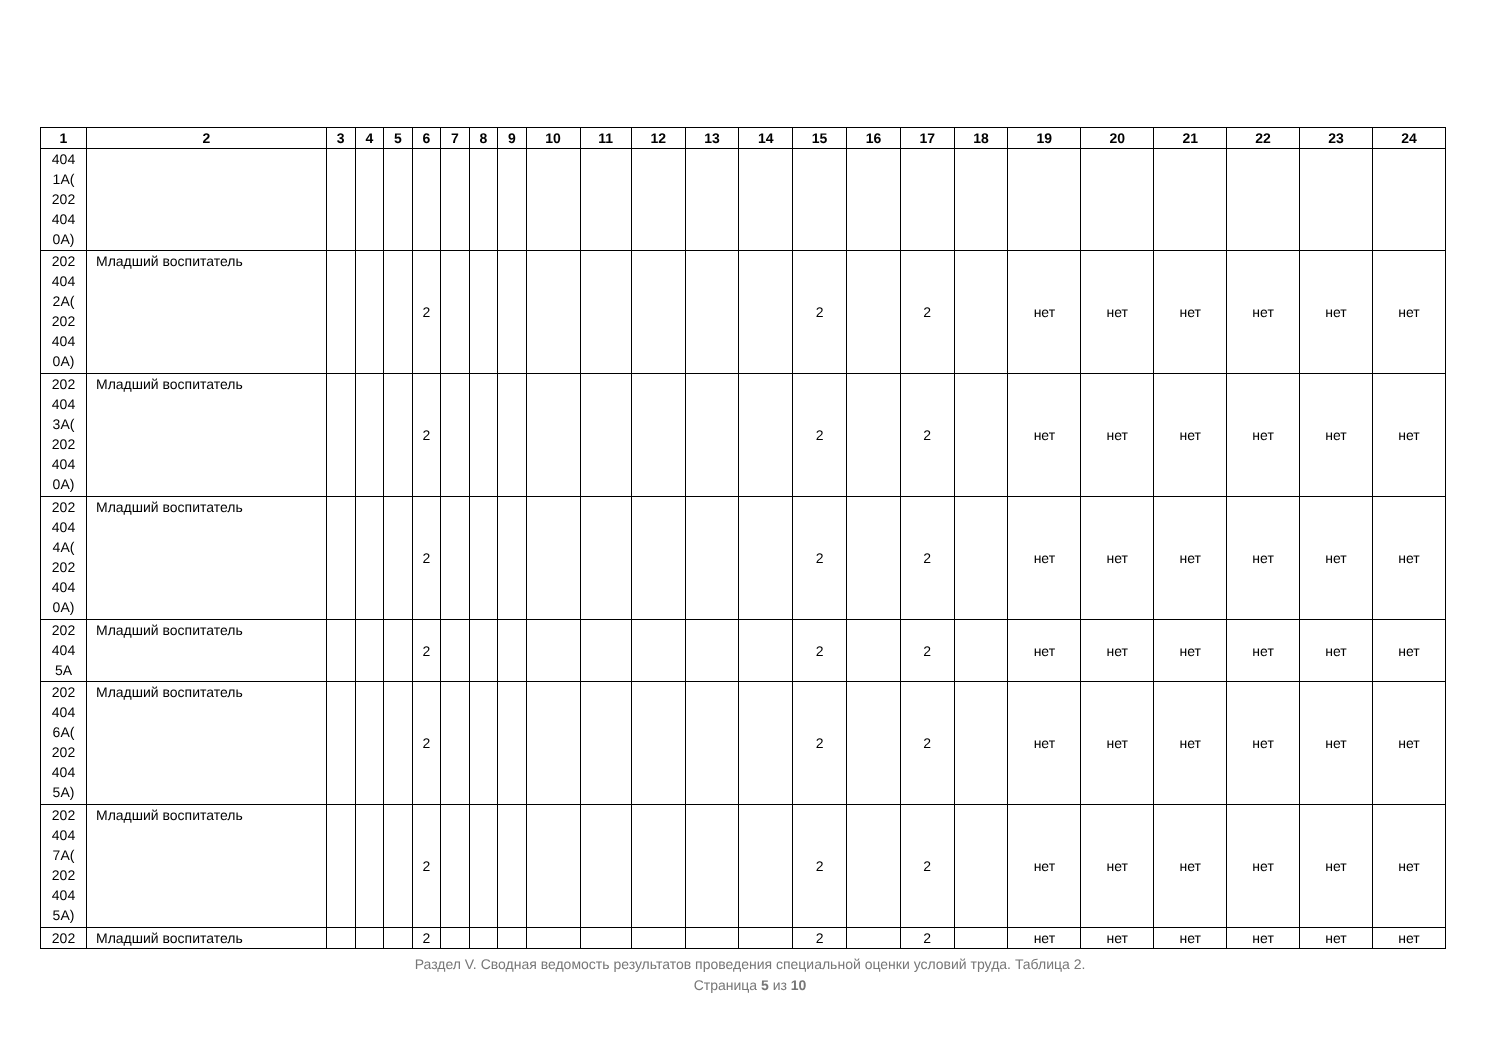| 1 | 2 | 3 | 4 | 5 | 6 | 7 | 8 | 9 | 10 | 11 | 12 | 13 | 14 | 15 | 16 | 17 | 18 | 19 | 20 | 21 | 22 | 23 | 24 |
| --- | --- | --- | --- | --- | --- | --- | --- | --- | --- | --- | --- | --- | --- | --- | --- | --- | --- | --- | --- | --- | --- | --- | --- |
| 404 1А( 202 404 0А) | | | | | | | | | | | | | | | | | | | | | | | |
| 202 404 2А( 202 404 0А) | Младший воспитатель | | | | 2 | | | | | | | | | 2 | | 2 | | нет | нет | нет | нет | нет | нет |
| 202 404 3А( 202 404 0А) | Младший воспитатель | | | | 2 | | | | | | | | | 2 | | 2 | | нет | нет | нет | нет | нет | нет |
| 202 404 4А( 202 404 0А) | Младший воспитатель | | | | 2 | | | | | | | | | 2 | | 2 | | нет | нет | нет | нет | нет | нет |
| 202 404 5А | Младший воспитатель | | | | 2 | | | | | | | | | 2 | | 2 | | нет | нет | нет | нет | нет | нет |
| 202 404 6А( 202 404 5А) | Младший воспитатель | | | | 2 | | | | | | | | | 2 | | 2 | | нет | нет | нет | нет | нет | нет |
| 202 404 7А( 202 404 5А) | Младший воспитатель | | | | 2 | | | | | | | | | 2 | | 2 | | нет | нет | нет | нет | нет | нет |
| 202 | Младший воспитатель | | | | 2 | | | | | | | | | 2 | | 2 | | нет | нет | нет | нет | нет | нет |
Раздел V. Сводная ведомость результатов проведения специальной оценки условий труда. Таблица 2.
Страница 5 из 10